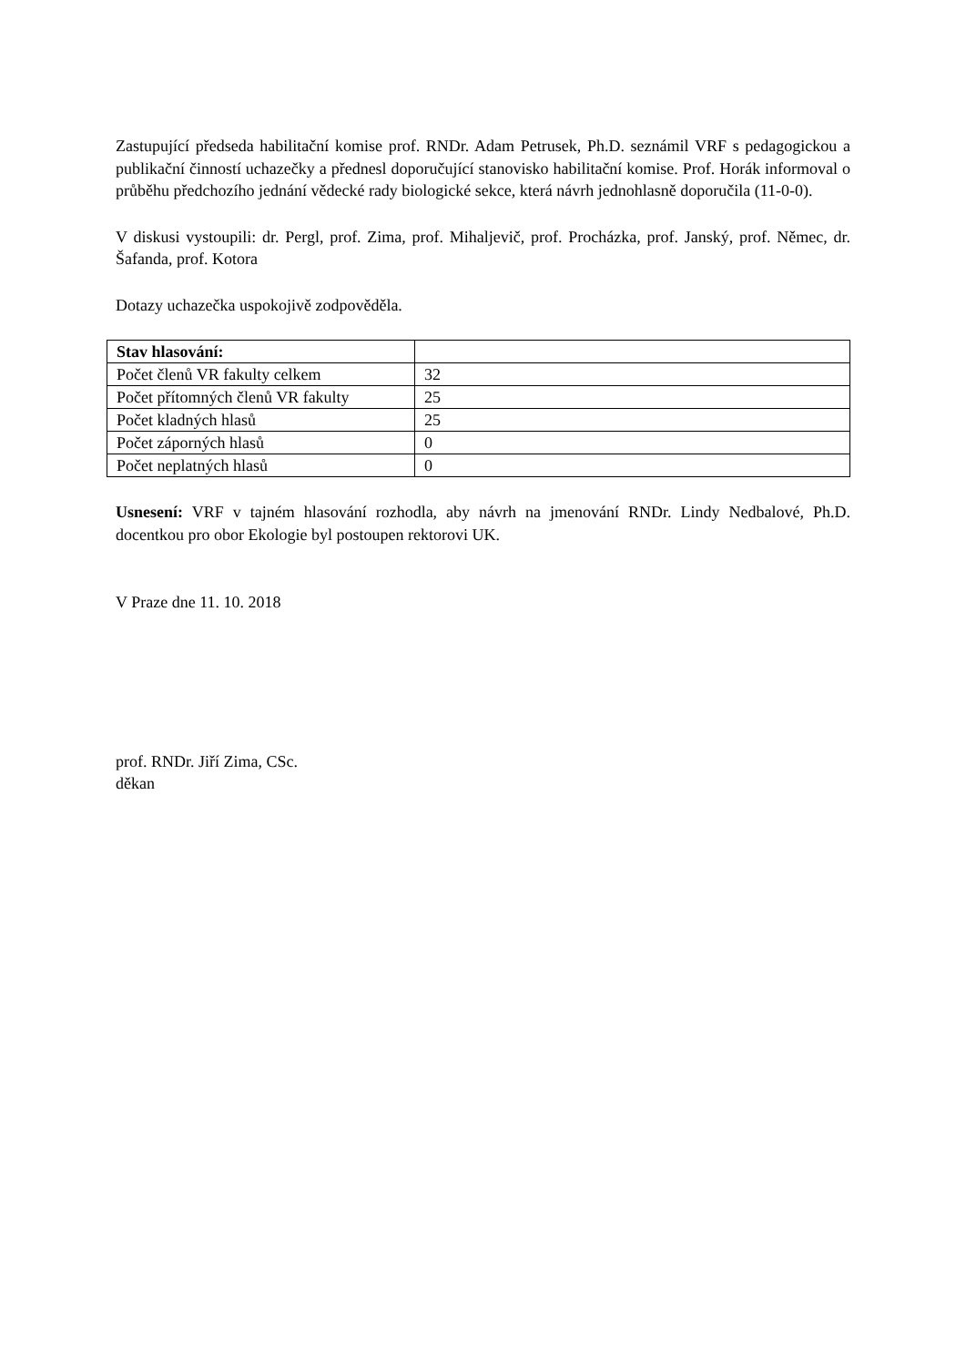Zastupující předseda habilitační komise prof. RNDr. Adam Petrusek, Ph.D. seznámil VRF s pedagogickou a publikační činností uchazečky a přednesl doporučující stanovisko habilitační komise. Prof. Horák informoval o průběhu předchozího jednání vědecké rady biologické sekce, která návrh jednohlasně doporučila (11-0-0).
V diskusi vystoupili: dr. Pergl, prof. Zima, prof. Mihaljevič, prof. Procházka, prof. Janský, prof. Němec, dr. Šafanda, prof. Kotora
Dotazy uchazečka uspokojivě zodpověděla.
| Stav hlasování: | |
| Počet členů VR fakulty celkem | 32 |
| Počet přítomných členů VR fakulty | 25 |
| Počet kladných hlasů | 25 |
| Počet záporných hlasů | 0 |
| Počet neplatných hlasů | 0 |
Usnesení: VRF v tajném hlasování rozhodla, aby návrh na jmenování RNDr. Lindy Nedbalové, Ph.D. docentkou pro obor Ekologie byl postoupen rektorovi UK.
V Praze dne 11. 10. 2018
prof. RNDr. Jiří Zima, CSc.
děkan